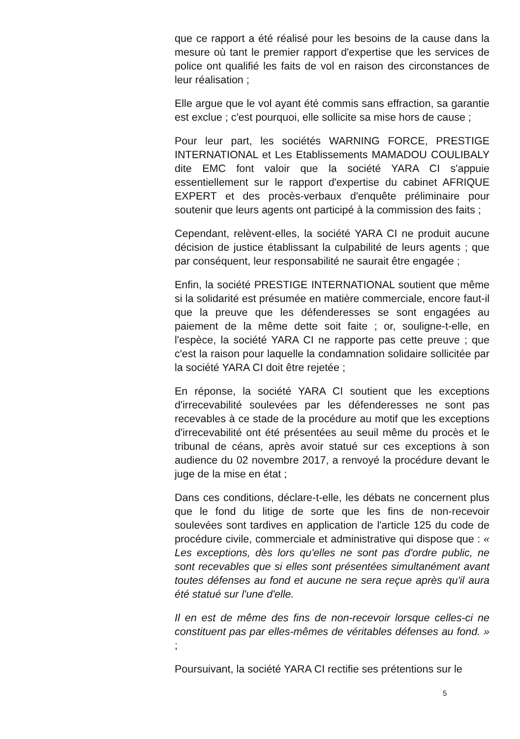que ce rapport a été réalisé pour les besoins de la cause dans la mesure où tant le premier rapport d'expertise que les services de police ont qualifié les faits de vol en raison des circonstances de leur réalisation ;
Elle argue que le vol ayant été commis sans effraction, sa garantie est exclue ; c'est pourquoi, elle sollicite sa mise hors de cause ;
Pour leur part, les sociétés WARNING FORCE, PRESTIGE INTERNATIONAL et Les Etablissements MAMADOU COULIBALY dite EMC font valoir que la société YARA CI s'appuie essentiellement sur le rapport d'expertise du cabinet AFRIQUE EXPERT et des procès-verbaux d'enquête préliminaire pour soutenir que leurs agents ont participé à la commission des faits ;
Cependant, relèvent-elles, la société YARA CI ne produit aucune décision de justice établissant la culpabilité de leurs agents ; que par conséquent, leur responsabilité ne saurait être engagée ;
Enfin, la société PRESTIGE INTERNATIONAL soutient que même si la solidarité est présumée en matière commerciale, encore faut-il que la preuve que les défenderesses se sont engagées au paiement de la même dette soit faite ; or, souligne-t-elle, en l'espèce, la société YARA CI ne rapporte pas cette preuve ; que c'est la raison pour laquelle la condamnation solidaire sollicitée par la société YARA CI doit être rejetée ;
En réponse, la société YARA CI soutient que les exceptions d'irrecevabilité soulevées par les défenderesses ne sont pas recevables à ce stade de la procédure au motif que les exceptions d'irrecevabilité ont été présentées au seuil même du procès et le tribunal de céans, après avoir statué sur ces exceptions à son audience du 02 novembre 2017, a renvoyé la procédure devant le juge de la mise en état ;
Dans ces conditions, déclare-t-elle, les débats ne concernent plus que le fond du litige de sorte que les fins de non-recevoir soulevées sont tardives en application de l'article 125 du code de procédure civile, commerciale et administrative qui dispose que : « Les exceptions, dès lors qu'elles ne sont pas d'ordre public, ne sont recevables que si elles sont présentées simultanément avant toutes défenses au fond et aucune ne sera reçue après qu'il aura été statué sur l'une d'elle.
Il en est de même des fins de non-recevoir lorsque celles-ci ne constituent pas par elles-mêmes de véritables défenses au fond. » ;
Poursuivant, la société YARA CI rectifie ses prétentions sur le
5